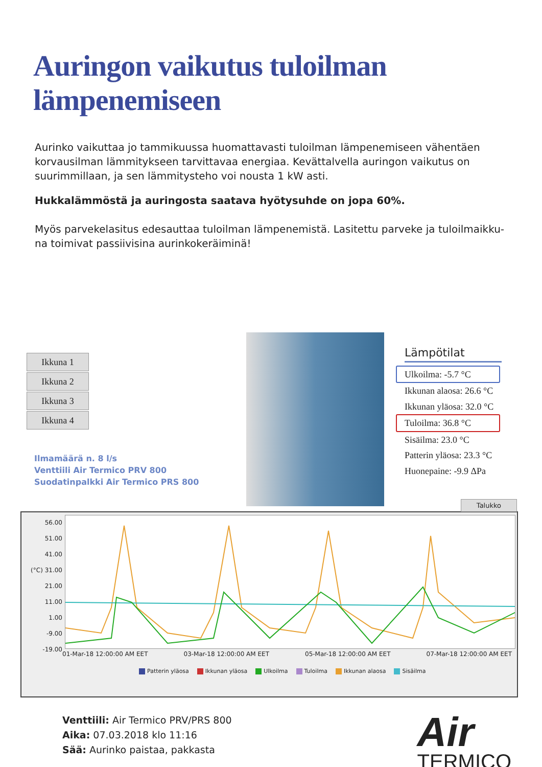Auringon vaikutus tuloilman lämpenemiseen
Aurinko vaikuttaa jo tammikuussa huomattavasti tuloilman lämpenemiseen vähentäen korvausilman lämmitykseen tarvittavaa energiaa. Kevättalvella auringon vaikutus on suurimmillaan, ja sen lämmitysteho voi nousta 1 kW asti.
Hukkalämmöstä ja auringosta saatava hyötysuhde on jopa 60%.
Myös parvekelasitus edesauttaa tuloilman lämpenemistä. Lasitettu parveke ja tuloilmaikku-na toimivat passiivisina aurinkokeräiminä!
Ikkuna 1
Ikkuna 2
Ikkuna 3
Ikkuna 4
Ilmamäärä n. 8 l/s
Venttiili Air Termico PRV 800
Suodatinpalkki Air Termico PRS 800
Lämpötilat
Ulkoilma: -5.7 °C
Ikkunan alaosa: 26.6 °C
Ikkunan yläosa: 32.0 °C
Tuloilma: 36.8 °C
Sisäilma: 23.0 °C
Patterin yläosa: 23.3 °C
Huonepaine: -9.9 ΔPa
Talukko
56.00
51.00
41.00
(°C) 31.00
21.00
11.00
1.00
-9.00
-19.00
01-Mar-18 12:00:00 AM EET 03-Mar-18 12:00:00 AM EET 05-Mar-18 12:00:00 AM EET 07-Mar-18 12:00:00 AM EET
Patterin yläosa Ikkunan yläosa Ulkoilma Tuloilma Ikkunan alaosa Sisäilma
Venttiili: Air Termico PRV/PRS 800
Aika: 07.03.2018 klo 11:16
Sää: Aurinko paistaa, pakkasta
Air
TERMICO